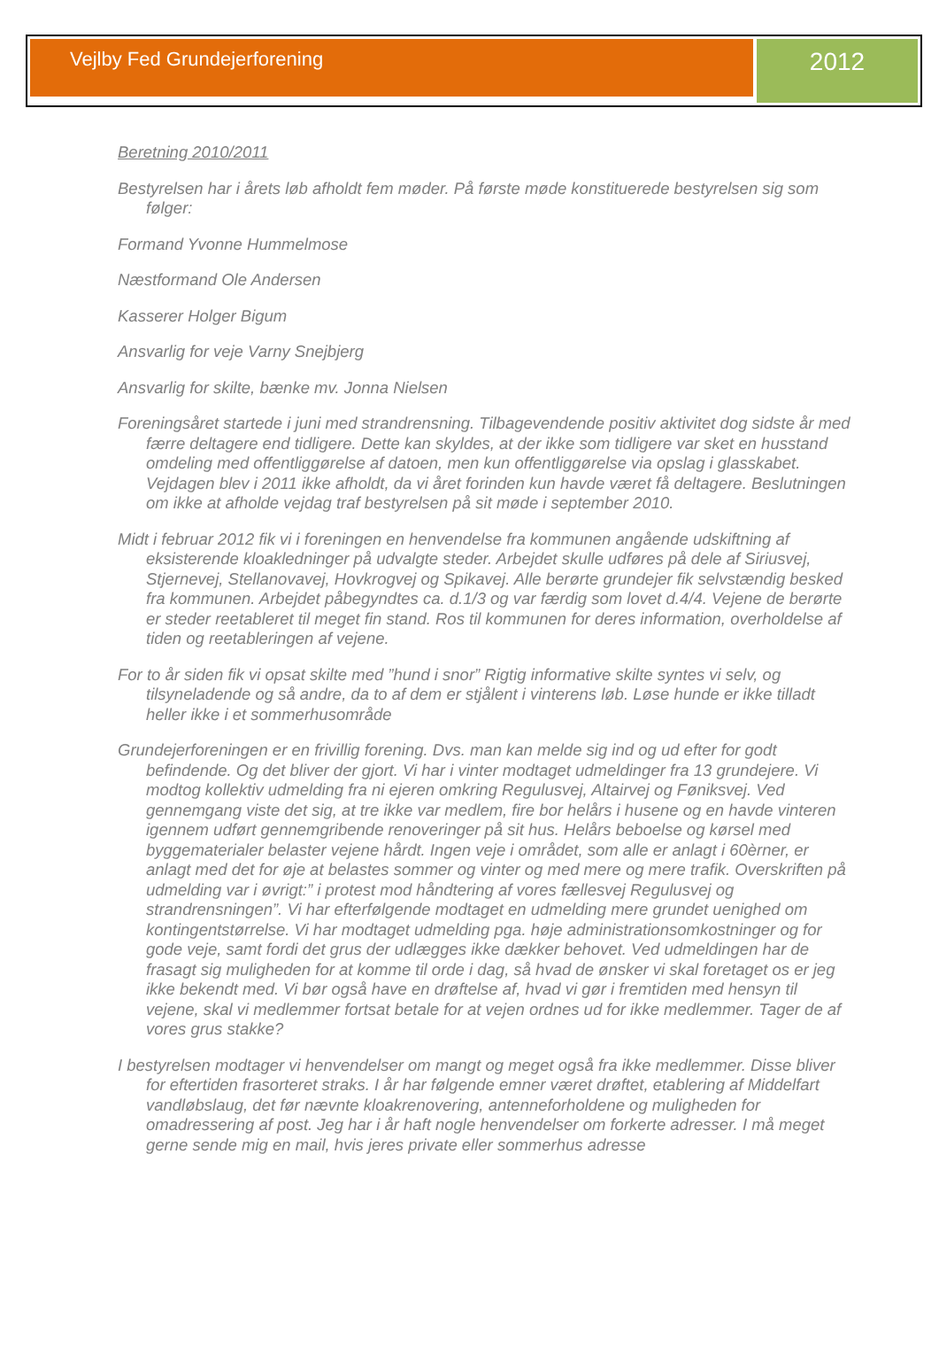Vejlby Fed Grundejerforening
2012
Beretning 2010/2011
Bestyrelsen har i årets løb afholdt fem møder. På første møde konstituerede bestyrelsen sig som følger:
Formand Yvonne Hummelmose
Næstformand Ole Andersen
Kasserer Holger Bigum
Ansvarlig for veje Varny Snejbjerg
Ansvarlig for skilte, bænke mv. Jonna Nielsen
Foreningsåret startede i juni med strandrensning. Tilbagevendende positiv aktivitet dog sidste år med færre deltagere end tidligere. Dette kan skyldes, at der ikke som tidligere var sket en husstand omdeling med offentliggørelse af datoen, men kun offentliggørelse via opslag i glasskabet. Vejdagen blev i 2011 ikke afholdt, da vi året forinden kun havde været få deltagere. Beslutningen om ikke at afholde vejdag traf bestyrelsen på sit møde i september 2010.
Midt i februar 2012 fik vi i foreningen en henvendelse fra kommunen angående udskiftning af eksisterende kloakledninger på udvalgte steder. Arbejdet skulle udføres på dele af Siriusvej, Stjernevej, Stellanovavej, Hovkrogvej og Spikavej. Alle berørte grundejer fik selvstændig besked fra kommunen. Arbejdet påbegyndtes ca. d.1/3 og var færdig som lovet d.4/4. Vejene de berørte er steder reetableret til meget fin stand. Ros til kommunen for deres information, overholdelse af tiden og reetableringen af vejene.
For to år siden fik vi opsat skilte med ”hund i snor” Rigtig informative skilte syntes vi selv, og tilsyneladende og så andre, da to af dem er stjålent i vinterens løb. Løse hunde er ikke tilladt heller ikke i et sommerhusområde
Grundejerforeningen er en frivillig forening. Dvs. man kan melde sig ind og ud efter for godt befindende. Og det bliver der gjort. Vi har i vinter modtaget udmeldinger fra 13 grundejere. Vi modtog kollektiv udmelding fra ni ejeren omkring Regulusvej, Altairvej og Føniksvej. Ved gennemgang viste det sig, at tre ikke var medlem, fire bor helårs i husene og en havde vinteren igennem udført gennemgribende renoveringer på sit hus. Helårs beboelse og kørsel med byggematerialer belaster vejene hårdt. Ingen veje i området, som alle er anlagt i 60èrner, er anlagt med det for øje at belastes sommer og vinter og med mere og mere trafik. Overskriften på udmelding var i øvrigt:” i protest mod håndtering af vores fællesvej Regulusvej og strandrensningen”. Vi har efterfølgende modtaget en udmelding mere grundet uenighed om kontingentstørrelse. Vi har modtaget udmelding pga. høje administrationsomkostninger og for gode veje, samt fordi det grus der udlægges ikke dækker behovet. Ved udmeldingen har de frasagt sig muligheden for at komme til orde i dag, så hvad de ønsker vi skal foretaget os er jeg ikke bekendt med. Vi bør også have en drøftelse af, hvad vi gør i fremtiden med hensyn til vejene, skal vi medlemmer fortsat betale for at vejen ordnes ud for ikke medlemmer. Tager de af vores grus stakke?
I bestyrelsen modtager vi henvendelser om mangt og meget også fra ikke medlemmer. Disse bliver for eftertiden frasorteret straks. I år har følgende emner været drøftet, etablering af Middelfart vandløbslaug, det før nævnte kloakrenovering, antenneforholdene og muligheden for omadressering af post. Jeg har i år haft nogle henvendelser om forkerte adresser. I må meget gerne sende mig en mail, hvis jeres private eller sommerhus adresse